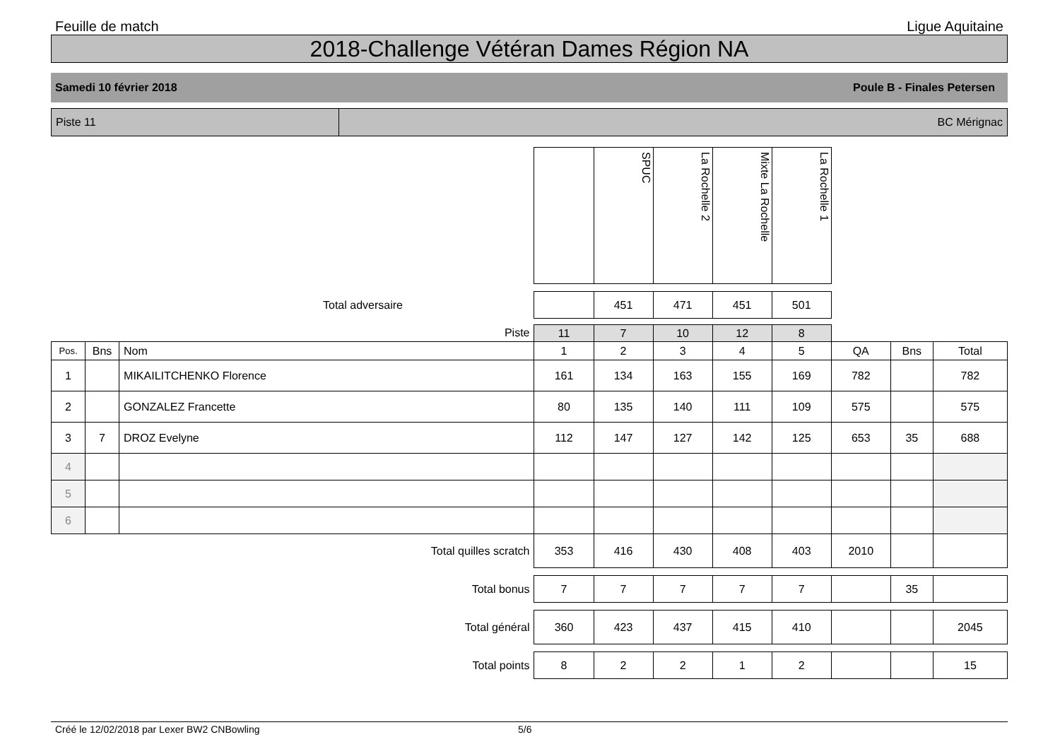Feuille de match Ligue Aquitaine
2018-Challenge Vétéran Dames Région NA
Samedi 10 février 2018 Poule B - Finales Petersen
Piste 11 BC Mérignac
| | | | | SPUC | La Rochelle 2 | Mixte La Rochelle | La Rochelle 1 | | | |
| Total adversaire | | | | 451 | 471 | 451 | 501 | | | |
| Piste | | | 11 | 7 | 10 | 12 | 8 | | | |
| Pos. | Bns | Nom | 1 | 2 | 3 | 4 | 5 | QA | Bns | Total |
| 1 | | MIKAILITCHENKO Florence | 161 | 134 | 163 | 155 | 169 | 782 | | 782 |
| 2 | | GONZALEZ Francette | 80 | 135 | 140 | 111 | 109 | 575 | | 575 |
| 3 | 7 | DROZ Evelyne | 112 | 147 | 127 | 142 | 125 | 653 | 35 | 688 |
| 4 | | | | | | | | | | |
| 5 | | | | | | | | | | |
| 6 | | | | | | | | | | |
| Total quilles scratch | | | 353 | 416 | 430 | 408 | 403 | 2010 | | |
| Total bonus | | | 7 | 7 | 7 | 7 | 7 | | 35 | |
| Total général | | | 360 | 423 | 437 | 415 | 410 | | | 2045 |
| Total points | | | 8 | 2 | 2 | 1 | 2 | | | 15 |
Créé le 12/02/2018 par Lexer BW2 CNBowling 5/6